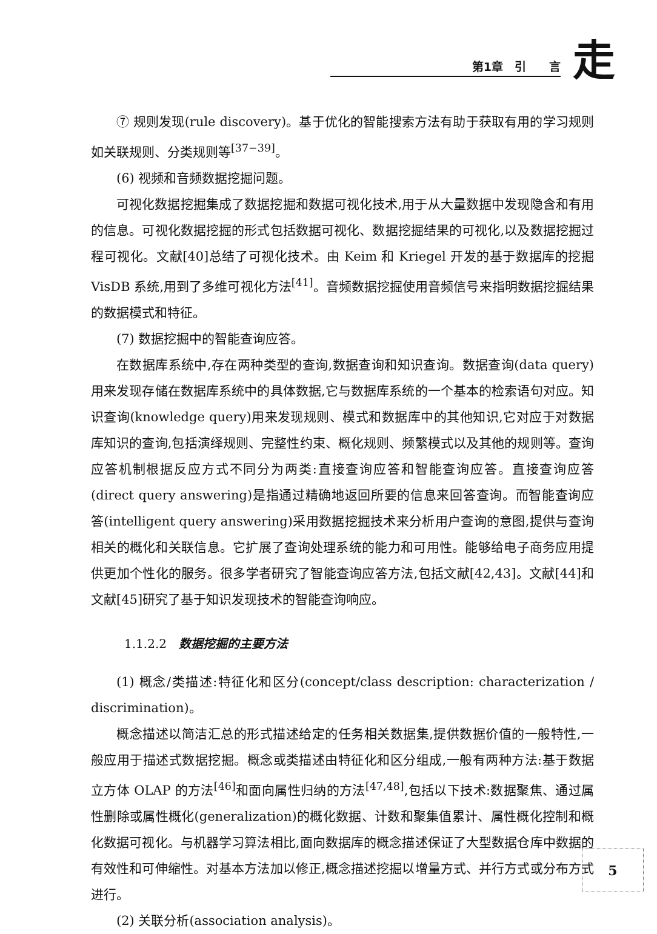第1章　引　　言 走
⑦ 规则发现(rule discovery)。基于优化的智能搜索方法有助于获取有用的学习规则如关联规则、分类规则等<sup>[37−39]</sup>。
(6) 视频和音频数据挖掘问题。
可视化数据挖掘集成了数据挖掘和数据可视化技术,用于从大量数据中发现隐含和有用的信息。可视化数据挖掘的形式包括数据可视化、数据挖掘结果的可视化,以及数据挖掘过程可视化。文献[40]总结了可视化技术。由 Keim 和 Kriegel 开发的基于数据库的挖掘 VisDB 系统,用到了多维可视化方法<sup>[41]</sup>。音频数据挖掘使用音频信号来指明数据挖掘结果的数据模式和特征。
(7) 数据挖掘中的智能查询应答。
在数据库系统中,存在两种类型的查询,数据查询和知识查询。数据查询(data query)用来发现存储在数据库系统中的具体数据,它与数据库系统的一个基本的检索语句对应。知识查询(knowledge query)用来发现规则、模式和数据库中的其他知识,它对应于对数据库知识的查询,包括演绎规则、完整性约束、概化规则、频繁模式以及其他的规则等。查询应答机制根据反应方式不同分为两类:直接查询应答和智能查询应答。直接查询应答(direct query answering)是指通过精确地返回所要的信息来回答查询。而智能查询应答(intelligent query answering)采用数据挖掘技术来分析用户查询的意图,提供与查询相关的概化和关联信息。它扩展了查询处理系统的能力和可用性。能够给电子商务应用提供更加个性化的服务。很多学者研究了智能查询应答方法,包括文献[42,43]。文献[44]和文献[45]研究了基于知识发现技术的智能查询响应。
1.1.2.2　数据挖掘的主要方法
(1) 概念/类描述:特征化和区分(concept/class description: characterization / discrimination)。
概念描述以简洁汇总的形式描述给定的任务相关数据集,提供数据价值的一般特性,一般应用于描述式数据挖掘。概念或类描述由特征化和区分组成,一般有两种方法:基于数据立方体 OLAP 的方法<sup>[46]</sup>和面向属性归纳的方法<sup>[47,48]</sup>,包括以下技术:数据聚焦、通过属性删除或属性概化(generalization)的概化数据、计数和聚集值累计、属性概化控制和概化数据可视化。与机器学习算法相比,面向数据库的概念描述保证了大型数据仓库中数据的有效性和可伸缩性。对基本方法加以修正,概念描述挖掘以增量方式、并行方式或分布方式进行。
(2) 关联分析(association analysis)。
5